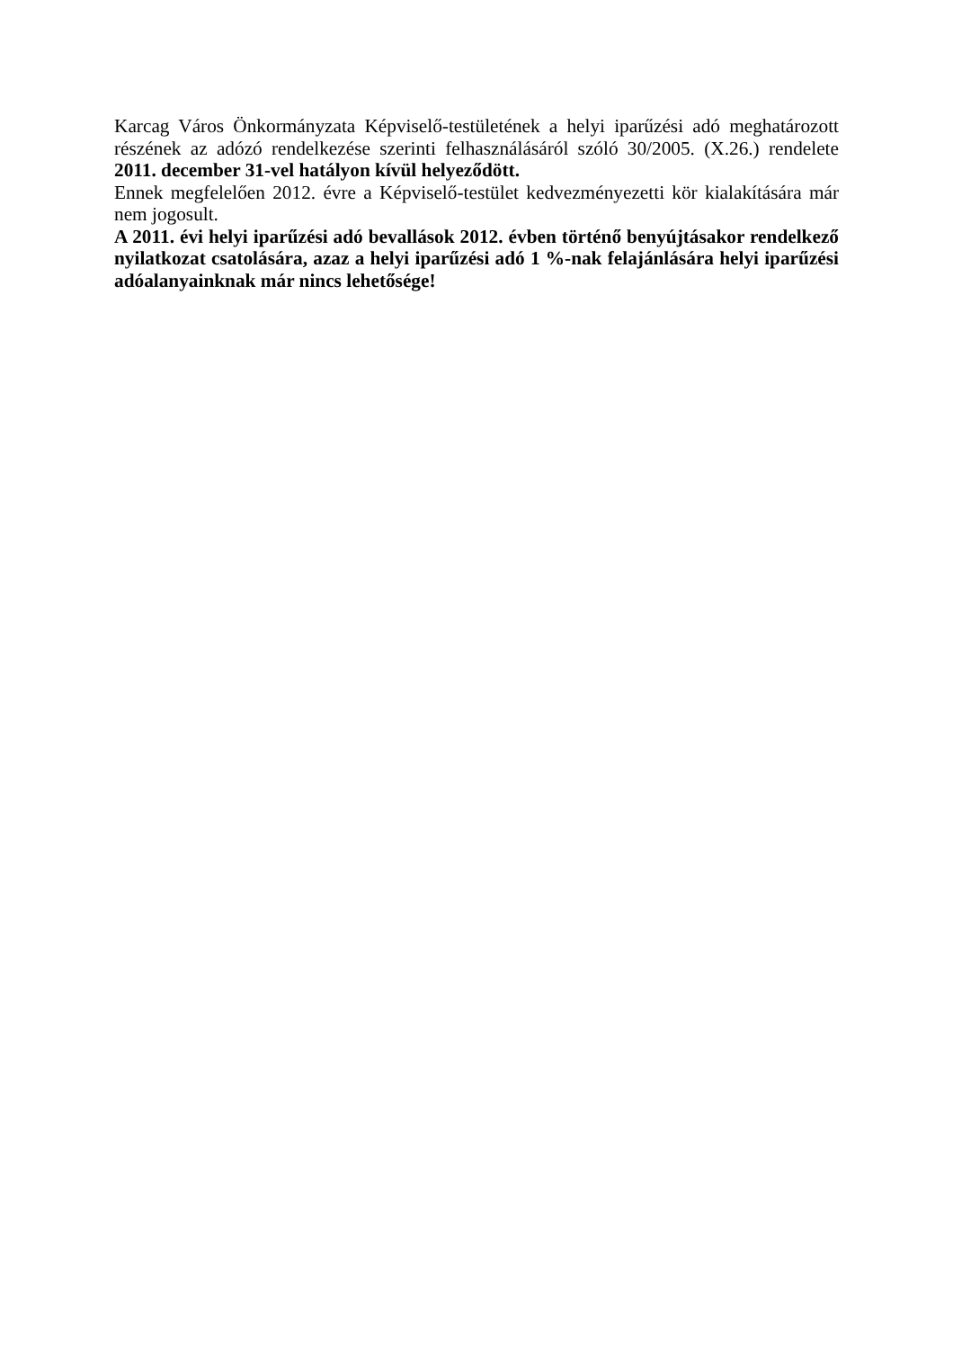Karcag Város Önkormányzata Képviselő-testületének a helyi iparűzési adó meghatározott részének az adózó rendelkezése szerinti felhasználásáról szóló 30/2005. (X.26.) rendelete 2011. december 31-vel hatályon kívül helyeződött.
Ennek megfelelően 2012. évre a Képviselő-testület kedvezményezetti kör kialakítására már nem jogosult.
A 2011. évi helyi iparűzési adó bevallások 2012. évben történő benyújtásakor rendelkező nyilatkozat csatolására, azaz a helyi iparűzési adó 1 %-nak felajánlására helyi iparűzési adóalanyainknak már nincs lehetősége!